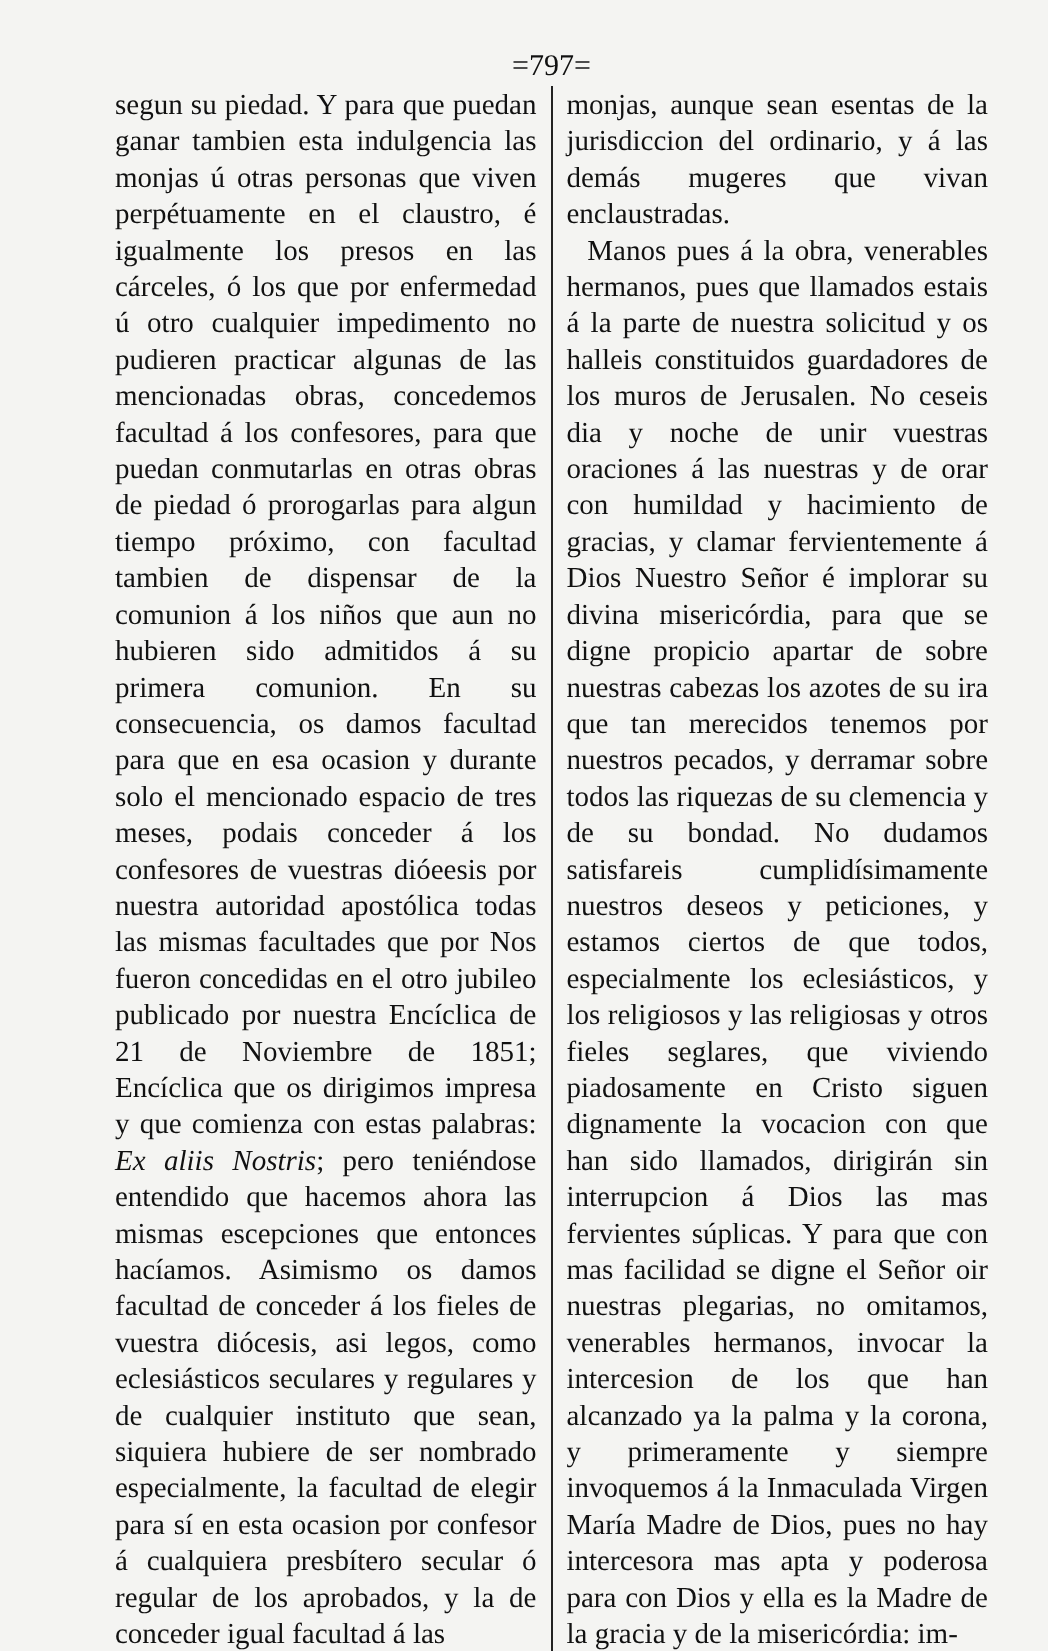=797=
segun su piedad. Y para que puedan ganar tambien esta indulgencia las monjas ú otras personas que viven perpétuamente en el claustro, é igualmente los presos en las cárceles, ó los que por enfermedad ú otro cualquier impedimento no pudieren practicar algunas de las mencionadas obras, concedemos facultad á los confesores, para que puedan conmutarlas en otras obras de piedad ó prorogarlas para algun tiempo próximo, con facultad tambien de dispensar de la comunion á los niños que aun no hubieren sido admitidos á su primera comunion. En su consecuencia, os damos facultad para que en esa ocasion y durante solo el mencionado espacio de tres meses, podais conceder á los confesores de vuestras dióeesis por nuestra autoridad apostólica todas las mismas facultades que por Nos fueron concedidas en el otro jubileo publicado por nuestra Encíclica de 21 de Noviembre de 1851; Encíclica que os dirigimos impresa y que comienza con estas palabras: Ex aliis Nostris; pero teniéndose entendido que hacemos ahora las mismas escepciones que entonces hacíamos. Asimismo os damos facultad de conceder á los fieles de vuestra diócesis, asi legos, como eclesiásticos seculares y regulares y de cualquier instituto que sean, siquiera hubiere de ser nombrado especialmente, la facultad de elegir para sí en esta ocasion por confesor á cualquiera presbítero secular ó regular de los aprobados, y la de conceder igual facultad á las
monjas, aunque sean esentas de la jurisdiccion del ordinario, y á las demás mugeres que vivan enclaustradas.
Manos pues á la obra, venerables hermanos, pues que llamados estais á la parte de nuestra solicitud y os halleis constituidos guardadores de los muros de Jerusalen. No ceseis dia y noche de unir vuestras oraciones á las nuestras y de orar con humildad y hacimiento de gracias, y clamar fervientemente á Dios Nuestro Señor é implorar su divina misericórdia, para que se digne propicio apartar de sobre nuestras cabezas los azotes de su ira que tan merecidos tenemos por nuestros pecados, y derramar sobre todos las riquezas de su clemencia y de su bondad. No dudamos satisfareis cumplidísimamente nuestros deseos y peticiones, y estamos ciertos de que todos, especialmente los eclesiásticos, y los religiosos y las religiosas y otros fieles seglares, que viviendo piadosamente en Cristo siguen dignamente la vocacion con que han sido llamados, dirigirán sin interrupcion á Dios las mas fervientes súplicas. Y para que con mas facilidad se digne el Señor oir nuestras plegarias, no omitamos, venerables hermanos, invocar la intercesion de los que han alcanzado ya la palma y la corona, y primeramente y siempre invoquemos á la Inmaculada Virgen María Madre de Dios, pues no hay intercesora mas apta y poderosa para con Dios y ella es la Madre de la gracia y de la misericórdia: im-